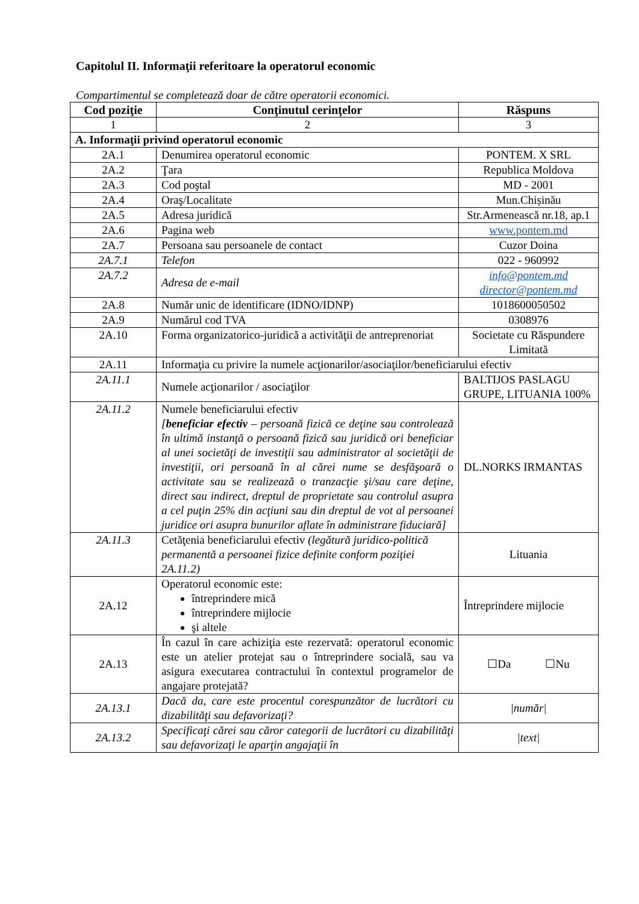Capitolul II. Informaţii referitoare la operatorul economic
Compartimentul se completează doar de către operatorii economici.
| Cod poziţie | Conţinutul cerinţelor | Răspuns |
| --- | --- | --- |
| 1 | 2 | 3 |
| A. Informaţii privind operatorul economic | | |
| 2A.1 | Denumirea operatorul economic | PONTEM. X SRL |
| 2A.2 | Ţara | Republica Moldova |
| 2A.3 | Cod poştal | MD - 2001 |
| 2A.4 | Oraş/Localitate | Mun.Chișinău |
| 2A.5 | Adresa juridică | Str.Armenească nr.18, ap.1 |
| 2A.6 | Pagina web | www.pontem.md |
| 2A.7 | Persoana sau persoanele de contact | Cuzor Doina |
| 2A.7.1 | Telefon | 022 - 960992 |
| 2A.7.2 | Adresa de e-mail | info@pontem.md director@pontem.md |
| 2A.8 | Număr unic de identificare (IDNO/IDNP) | 1018600050502 |
| 2A.9 | Numărul cod TVA | 0308976 |
| 2A.10 | Forma organizatorico-juridică a activităţii de antreprenoriat | Societate cu Răspundere Limitată |
| 2A.11 | Informaţia cu privire la numele acţionarilor/asociaţilor/beneficiarului efectiv | |
| 2A.11.1 | Numele acţionarilor / asociaţilor | BALTIJOS PASLAGU GRUPE, LITUANIA 100% |
| 2A.11.2 | Numele beneficiarului efectiv [ beneficiar efectiv – persoană fizică ce deţine sau controlează în ultimă instanţă o persoană fizică sau juridică ori beneficiar al unei societăţi de investiţii sau administrator al societăţii de investiţii, ori persoană în al cărei nume se desfăşoară o activitate sau se realizează o tranzacţie şi/sau care deţine, direct sau indirect, dreptul de proprietate sau controlul asupra a cel puţin 25% din acţiuni sau din dreptul de vot al persoanei juridice ori asupra bunurilor aflate în administrare fiduciară] | DL.NORKS IRMANTAS |
| 2A.11.3 | Cetăţenia beneficiarului efectiv (legătură juridico-politică permanentă a persoanei fizice definite conform poziţiei 2A.11.2) | Lituania |
| 2A.12 | Operatorul economic este: întreprindere mică întreprindere mijlocie şi altele | Întreprindere mijlocie |
| 2A.13 | În cazul în care achiziţia este rezervată: operatorul economic este un atelier protejat sau o întreprindere socială, sau va asigura executarea contractului în contextul programelor de angajare protejată? | ☐Da ☐Nu |
| 2A.13.1 | Dacă da, care este procentul corespunzător de lucrători cu dizabilităţi sau defavorizaţi? | /număr/ |
| 2A.13.2 | Specificaţi cărei sau căror categorii de lucrători cu dizabilităţi sau defavorizaţi le aparţin angajaţii în | /text/ |